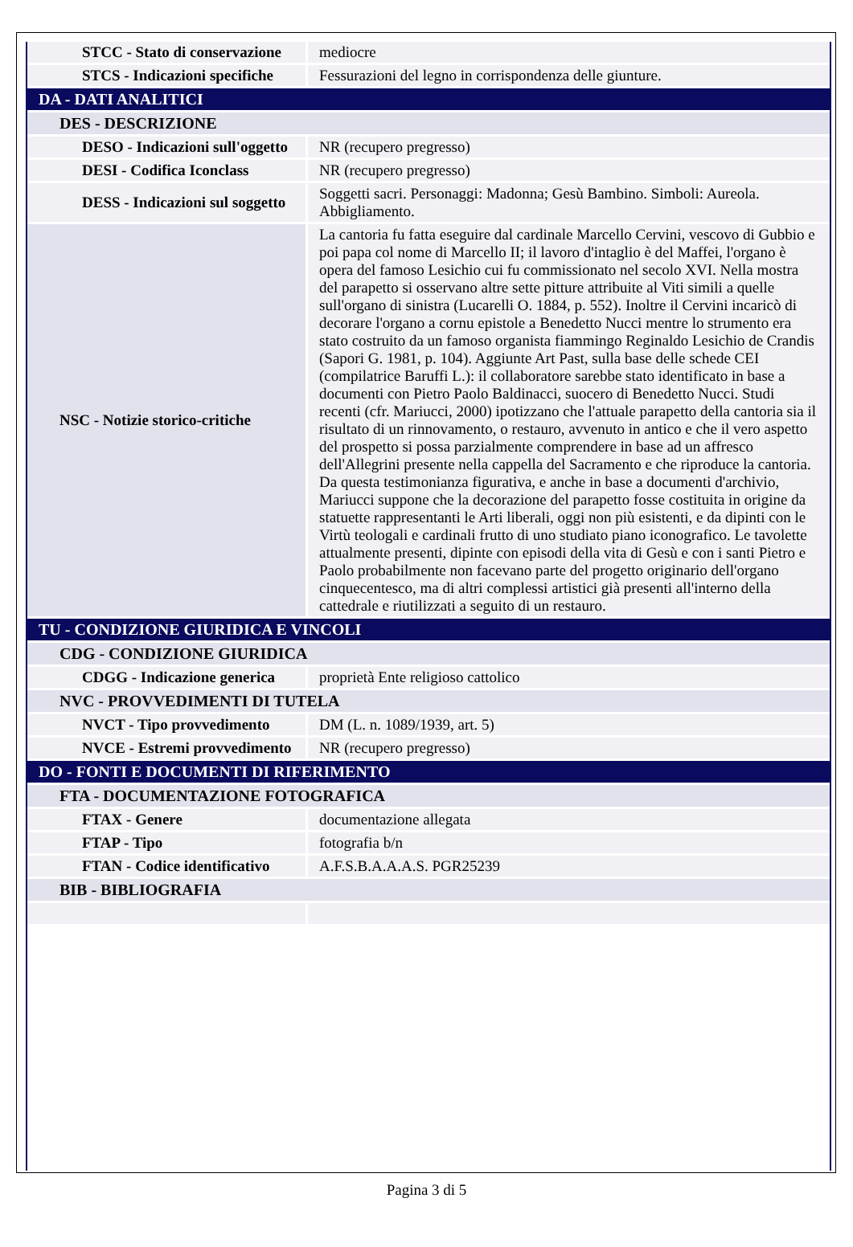| STCC - Stato di conservazione | mediocre |
| STCS - Indicazioni specifiche | Fessurazioni del legno in corrispondenza delle giunture. |
| DA - DATI ANALITICI | |
| DES - DESCRIZIONE | |
| DESO - Indicazioni sull'oggetto | NR (recupero pregresso) |
| DESI - Codifica Iconclass | NR (recupero pregresso) |
| DESS - Indicazioni sul soggetto | Soggetti sacri. Personaggi: Madonna; Gesù Bambino. Simboli: Aureola. Abbigliamento. |
| NSC - Notizie storico-critiche | La cantoria fu fatta eseguire dal cardinale Marcello Cervini, vescovo di Gubbio e poi papa col nome di Marcello II; il lavoro d'intaglio è del Maffei, l'organo è opera del famoso Lesichio cui fu commissionato nel secolo XVI. Nella mostra del parapetto si osservano altre sette pitture attribuite al Viti simili a quelle sull'organo di sinistra (Lucarelli O. 1884, p. 552). Inoltre il Cervini incaricò di decorare l'organo a cornu epistole a Benedetto Nucci mentre lo strumento era stato costruito da un famoso organista fiammingo Reginaldo Lesichio de Crandis (Sapori G. 1981, p. 104). Aggiunte Art Past, sulla base delle schede CEI (compilatrice Baruffi L.): il collaboratore sarebbe stato identificato in base a documenti con Pietro Paolo Baldinacci, suocero di Benedetto Nucci. Studi recenti (cfr. Mariucci, 2000) ipotizzano che l'attuale parapetto della cantoria sia il risultato di un rinnovamento, o restauro, avvenuto in antico e che il vero aspetto del prospetto si possa parzialmente comprendere in base ad un affresco dell'Allegrini presente nella cappella del Sacramento e che riproduce la cantoria. Da questa testimonianza figurativa, e anche in base a documenti d'archivio, Mariucci suppone che la decorazione del parapetto fosse costituita in origine da statuette rappresentanti le Arti liberali, oggi non più esistenti, e da dipinti con le Virtù teologali e cardinali frutto di uno studiato piano iconografico. Le tavolette attualmente presenti, dipinte con episodi della vita di Gesù e con i santi Pietro e Paolo probabilmente non facevano parte del progetto originario dell'organo cinquecentesco, ma di altri complessi artistici già presenti all'interno della cattedrale e riutilizzati a seguito di un restauro. |
| TU - CONDIZIONE GIURIDICA E VINCOLI | |
| CDG - CONDIZIONE GIURIDICA | |
| CDGG - Indicazione generica | proprietà Ente religioso cattolico |
| NVC - PROVVEDIMENTI DI TUTELA | |
| NVCT - Tipo provvedimento | DM (L. n. 1089/1939, art. 5) |
| NVCE - Estremi provvedimento | NR (recupero pregresso) |
| DO - FONTI E DOCUMENTI DI RIFERIMENTO | |
| FTA - DOCUMENTAZIONE FOTOGRAFICA | |
| FTAX - Genere | documentazione allegata |
| FTAP - Tipo | fotografia b/n |
| FTAN - Codice identificativo | A.F.S.B.A.A.A.S. PGR25239 |
| BIB - BIBLIOGRAFIA | |
Pagina 3 di 5